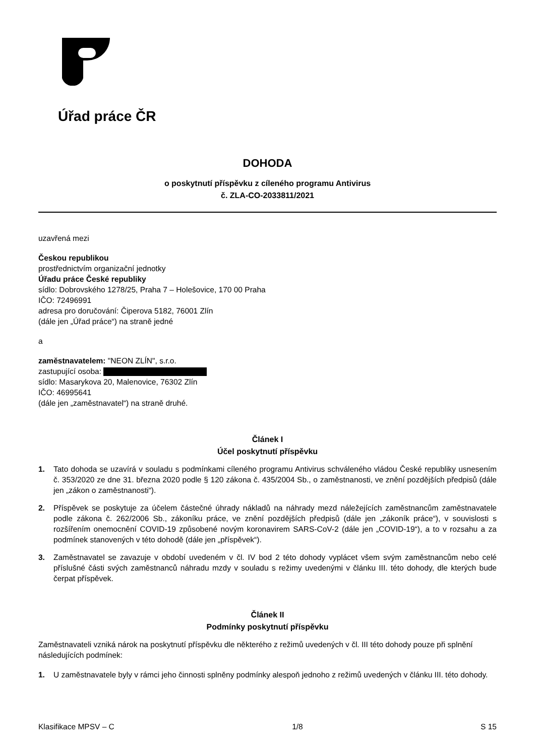Úřad práce ČR
DOHODA
o poskytnutí příspěvku z cíleného programu Antivirus
č. ZLA-CO-2033811/2021
uzavřená mezi
Českou republikou
prostřednictvím organizační jednotky
Úřadu práce České republiky
sídlo: Dobrovského 1278/25, Praha 7 – Holešovice, 170 00 Praha
IČO: 72496991
adresa pro doručování: Čiperova 5182, 76001 Zlín
(dále jen „Úřad práce“) na straně jedné
a
zaměstnavatelem: "NEON ZLÍN", s.r.o.
zastupující osoba:
sídlo: Masarykova 20, Malenovice, 76302 Zlín
IČO: 46995641
(dále jen „zaměstnavatel“) na straně druhé.
Článek I
Účel poskytnutí příspěvku
1. Tato dohoda se uzavírá v souladu s podmínkami cíleného programu Antivirus schváleného vládou České republiky usnesením č. 353/2020 ze dne 31. března 2020 podle § 120 zákona č. 435/2004 Sb., o zaměstnanosti, ve znění pozdějších předpisů (dále jen „zákon o zaměstnanosti“).
2. Příspěvek se poskytuje za účelem částečné úhrady nákladů na náhrady mezd náležejících zaměstnancům zaměstnavatele podle zákona č. 262/2006 Sb., zákoníku práce, ve znění pozdějších předpisů (dále jen „zákoník práce“), v souvislosti s rozšířením onemocnění COVID-19 způsobené novým koronavirem SARS-CoV-2 (dále jen „COVID-19“), a to v rozsahu a za podmínek stanovených v této dohodě (dále jen „příspěvek“).
3. Zaměstnavatel se zavazuje v období uvedeném v čl. IV bod 2 této dohody vyplácet všem svým zaměstnancům nebo celé příslušné části svých zaměstnanců náhradu mzdy v souladu s režimy uvedenými v článku III. této dohody, dle kterých bude čerpat příspěvek.
Článek II
Podmínky poskytnutí příspěvku
Zaměstnavateli vzniká nárok na poskytnutí příspěvku dle některého z režimů uvedených v čl. III této dohody pouze při splnění následujících podmínek:
1. U zaměstnavatele byly v rámci jeho činnosti splněny podmínky alespoň jednoho z režimů uvedených v článku III. této dohody.
Klasifikace MPSV – C 1/8 S 15